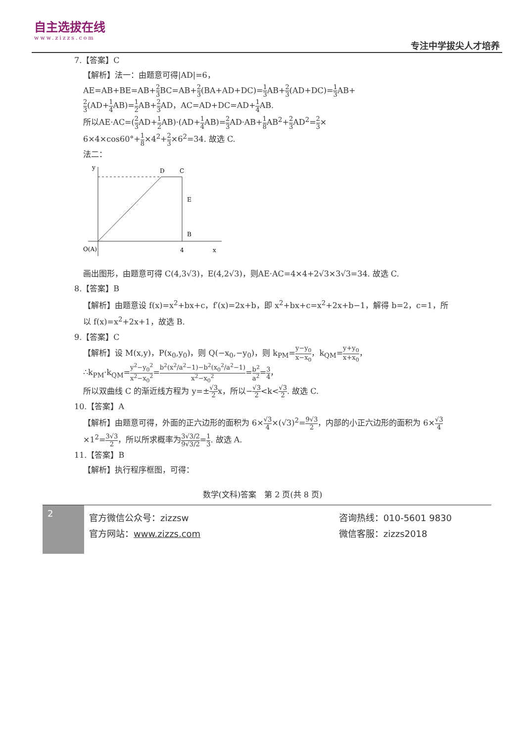自主选拔在线
www.zizzs.com
专注中学拔尖人才培养
7.【答案】C
【解析】法一：由题意可得|AD|=6，
AE=AB+BE=AB+2 3 BC=AB+2 3(BA+AD+DC)=1 3 AB+2 3(AD+DC)=1 3 AB+
2 3(AD+1 4 AB)=1 2 AB+2 3 AD，AC=AD+DC=AD+1 4 AB.
所以AE·AC=(2 3 AD+1 2 AB)·(AD+1 4 AB)=2 3 AD·AB+1 8 AB<sup>2</sup>+2 3 AD<sup>2</sup>=2 3×
6×4×cos60°+1 8×4<sup>2</sup>+2 3×6<sup>2</sup>=34. 故选 C.
法二：
y
D
C
E
B
O(A)
4
x
画出图形，由题意可得 C(4,3√3)，E(4,2√3)，则AE·AC=4×4+2√3×3√3=34. 故选 C.
8.【答案】B
【解析】由题意设 f(x)=x<sup>2</sup>+bx+c，f′(x)=2x+b，即 x<sup>2</sup>+bx+c=x<sup>2</sup>+2x+b−1，解得 b=2，c=1，所以 f(x)=x<sup>2</sup>+2x+1，故选 B.
9.【答案】C
【解析】设 M(x,y)，P(x<sub>0</sub>,y<sub>0</sub>)，则 Q(−x<sub>0</sub>,−y<sub>0</sub>)，则 k<sub>PM</sub>=y−y<sub>0</sub> x−x<sub>0</sub>，k<sub>QM</sub>=y+y<sub>0</sub> x+x<sub>0</sub>，
∴k<sub>PM</sub>·k<sub>QM</sub>=y<sup>2</sup>−y<sub>0</sub><sup>2</sup> x<sup>2</sup>−x<sub>0</sub><sup>2</sup>=b<sup>2</sup>(x<sup>2</sup>/a<sup>2</sup>−1)−b<sup>2</sup>(x<sub>0</sub><sup>2</sup>/a<sup>2</sup>−1) x<sup>2</sup>−x<sub>0</sub><sup>2</sup>=b<sup>2</sup> a<sup>2</sup>=3 4，
所以双曲线 C 的渐近线方程为 y=±√3 2x，所以−√3 2<k<√3 2. 故选 C.
10.【答案】A
【解析】由题意可得，外面的正六边形的面积为 6×√3 4×(√3)<sup>2</sup>=9√3 2，内部的小正六边形的面积为 6×√3 4×1<sup>2</sup>=3√3 2，所以所求概率为3√3/2 9√3/2=1 3. 故选 A.
11.【答案】B
【解析】执行程序框图，可得：
数学(文科)答案　第 2 页(共 8 页)
2
官方微信公众号：zizzsw
官方网站：www.zizzs.com
咨询热线：010-5601 9830
微信客服：zizzs2018